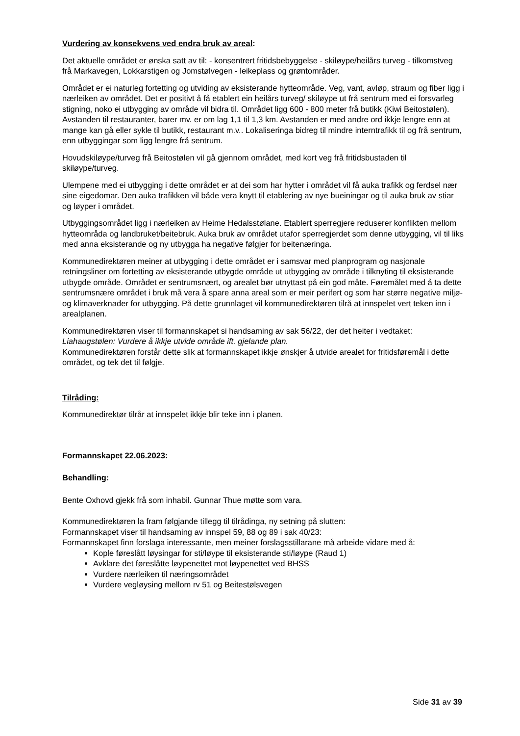Vurdering av konsekvens ved endra bruk av areal:
Det aktuelle området er ønska satt av til: - konsentrert fritidsbebyggelse - skiløype/heilårs turveg - tilkomstveg frå Markavegen, Lokkarstigen og Jomstølvegen - leikeplass og grøntområder.
Området er ei naturleg fortetting og utviding av eksisterande hytteområde. Veg, vant, avløp, straum og fiber ligg i nærleiken av området. Det er positivt å få etablert ein heilårs turveg/ skiløype ut frå sentrum med ei forsvarleg stigning, noko ei utbygging av område vil bidra til. Området ligg 600 - 800 meter frå butikk (Kiwi Beitostølen). Avstanden til restauranter, barer mv. er om lag 1,1 til 1,3 km. Avstanden er med andre ord ikkje lengre enn at mange kan gå eller sykle til butikk, restaurant m.v.. Lokaliseringa bidreg til mindre interntrafikk til og frå sentrum, enn utbyggingar som ligg lengre frå sentrum.
Hovudskiløype/turveg frå Beitostølen vil gå gjennom området, med kort veg frå fritidsbustaden til skiløype/turveg.
Ulempene med ei utbygging i dette området er at dei som har hytter i området vil få auka trafikk og ferdsel nær sine eigedomar. Den auka trafikken vil både vera knytt til etablering av nye bueiningar og til auka bruk av stiar og løyper i området.
Utbyggingsområdet ligg i nærleiken av Heime Hedalsstølane. Etablert sperregjere reduserer konflikten mellom hytteområda og landbruket/beitebruk. Auka bruk av området utafor sperregjerdet som denne utbygging, vil til liks med anna eksisterande og ny utbygga ha negative følgjer for beitenæringa.
Kommunedirektøren meiner at utbygging i dette området er i samsvar med planprogram og nasjonale retningsliner om fortetting av eksisterande utbygde område ut utbygging av område i tilknyting til eksisterande utbygde område. Området er sentrumsnært, og arealet bør utnyttast på ein god måte. Føremålet med å ta dette sentrumsnære området i bruk må vera å spare anna areal som er meir perifert og som har større negative miljø- og klimaverknader for utbygging. På dette grunnlaget vil kommunedirektøren tilrå at innspelet vert teken inn i arealplanen.
Kommunedirektøren viser til formannskapet si handsaming av sak 56/22, der det heiter i vedtaket: Liahaugstølen: Vurdere å ikkje utvide område ift. gjelande plan.
Kommunedirektøren forstår dette slik at formannskapet ikkje ønskjer å utvide arealet for fritidsføremål i dette området, og tek det til følgje.
Tilråding:
Kommunedirektør tilrår at innspelet ikkje blir teke inn i planen.
Formannskapet 22.06.2023:
Behandling:
Bente Oxhovd gjekk frå som inhabil. Gunnar Thue møtte som vara.
Kommunedirektøren la fram følgjande tillegg til tilrådinga, ny setning på slutten:
Formannskapet viser til handsaming av innspel 59, 88 og 89 i sak 40/23:
Formannskapet finn forslaga interessante, men meiner forslagsstillarane må arbeide vidare med å:
Kople føreslått løysingar for sti/løype til eksisterande sti/løype (Raud 1)
Avklare det føreslåtte løypenettet mot løypenettet ved BHSS
Vurdere nærleiken til næringsområdet
Vurdere vegløysing mellom rv 51 og Beitestølsvegen
Side 31 av 39